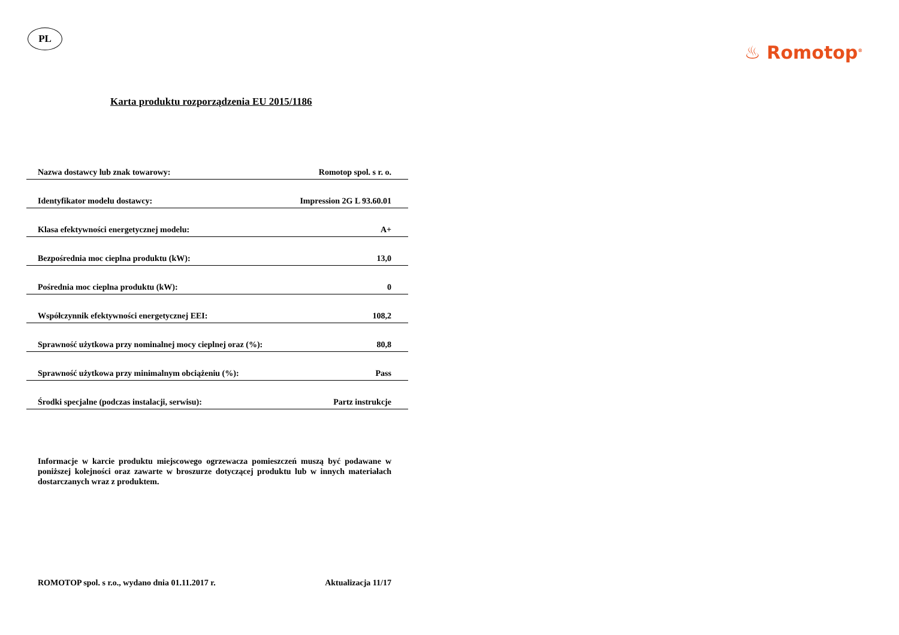PL
♨ Romotop<sup>®</sup>
Karta produktu rozporządzenia EU 2015/1186
| Nazwa dostawcy lub znak towarowy: | Romotop spol. s r. o. |
| Identyfikator modelu dostawcy: | Impression 2G L 93.60.01 |
| Klasa efektywności energetycznej modelu: | A+ |
| Bezpośrednia moc cieplna produktu (kW): | 13,0 |
| Pośrednia moc cieplna produktu (kW): | 0 |
| Współczynnik efektywności energetycznej EEI: | 108,2 |
| Sprawność użytkowa przy nominalnej mocy cieplnej oraz (%): | 80,8 |
| Sprawność użytkowa przy minimalnym obciążeniu (%): | Pass |
| Środki specjalne (podczas instalacji, serwisu): | Partz instrukcje |
Informacje w karcie produktu miejscowego ogrzewacza pomieszczeń muszą być podawane w poniższej kolejności oraz zawarte w broszurze dotyczącej produktu lub w innych materiałach dostarczanych wraz z produktem.
ROMOTOP spol. s r.o., wydano dnia 01.11.2017 r. Aktualizacja 11/17